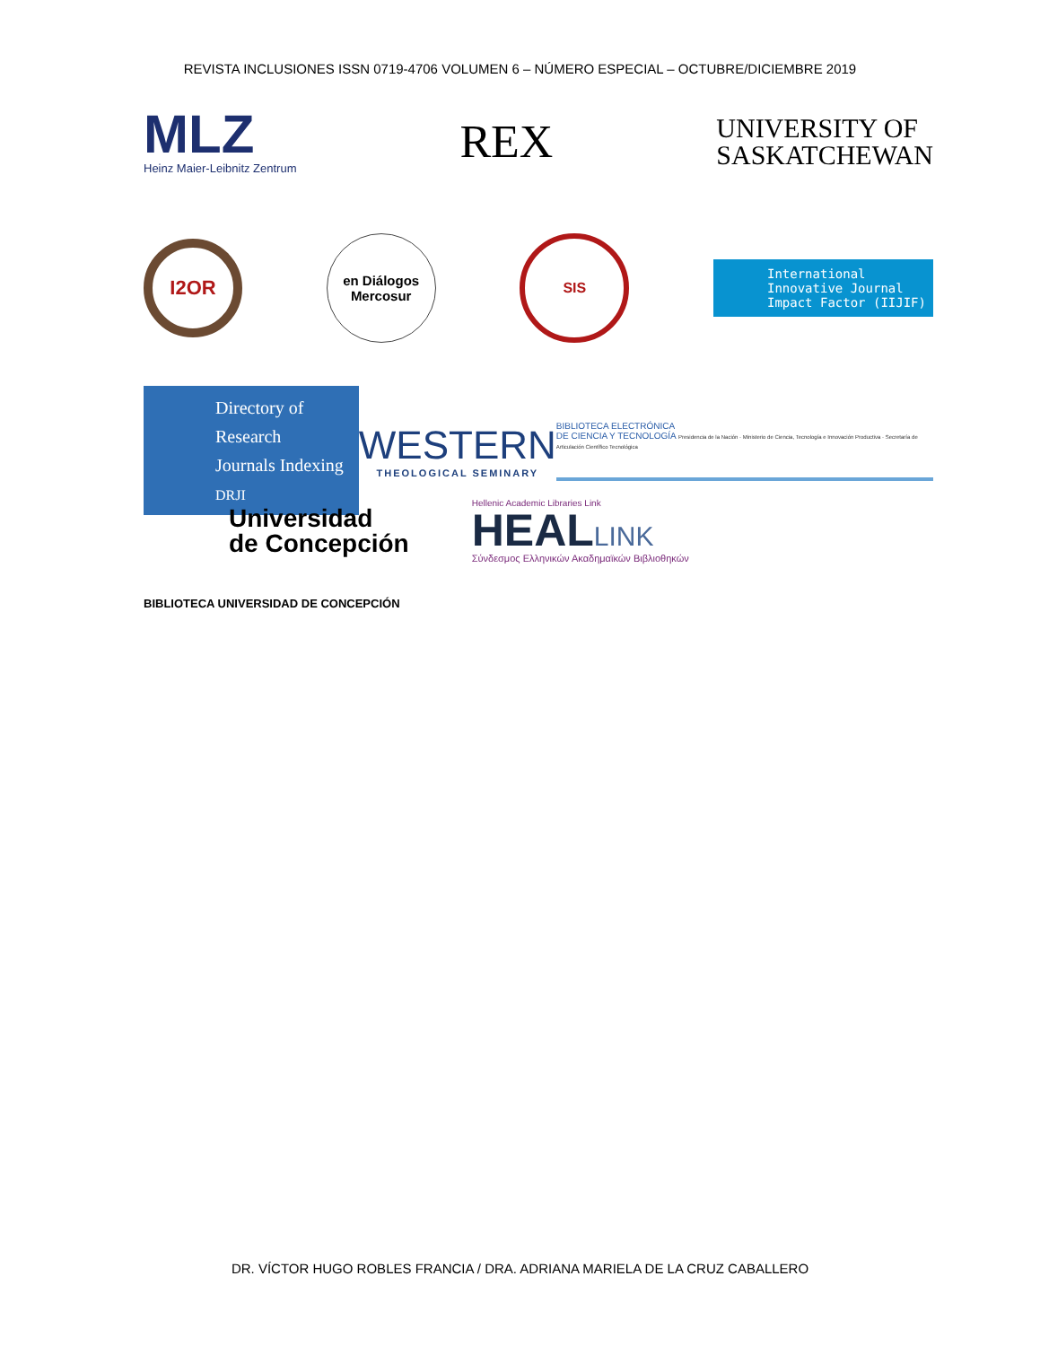REVISTA INCLUSIONES ISSN 0719-4706 VOLUMEN 6 – NÚMERO ESPECIAL – OCTUBRE/DICIEMBRE 2019
MLZ
Heinz Maier-Leibnitz Zentrum
REX
UNIVERSITY OF
SASKATCHEWAN
I2OR
en Diálogos
Mercosur
SIS
International
Innovative Journal
Impact Factor (IIJIF)
Directory of Research
Journals Indexing
DRJI
WESTERN
THEOLOGICAL SEMINARY
BIBLIOTECA ELECTRÓNICA
DE CIENCIA Y TECNOLOGÍA Presidencia de la Nación · Ministerio de Ciencia, Tecnología e Innovación Productiva · Secretaría de Articulación Científico Tecnológica
Universidad
de Concepción
Hellenic Academic Libraries Link
HEALLINK
Σύνδεσμος Ελληνικών Ακαδημαϊκών Βιβλιοθηκών
BIBLIOTECA UNIVERSIDAD DE CONCEPCIÓN
DR. VÍCTOR HUGO ROBLES FRANCIA / DRA. ADRIANA MARIELA DE LA CRUZ CABALLERO